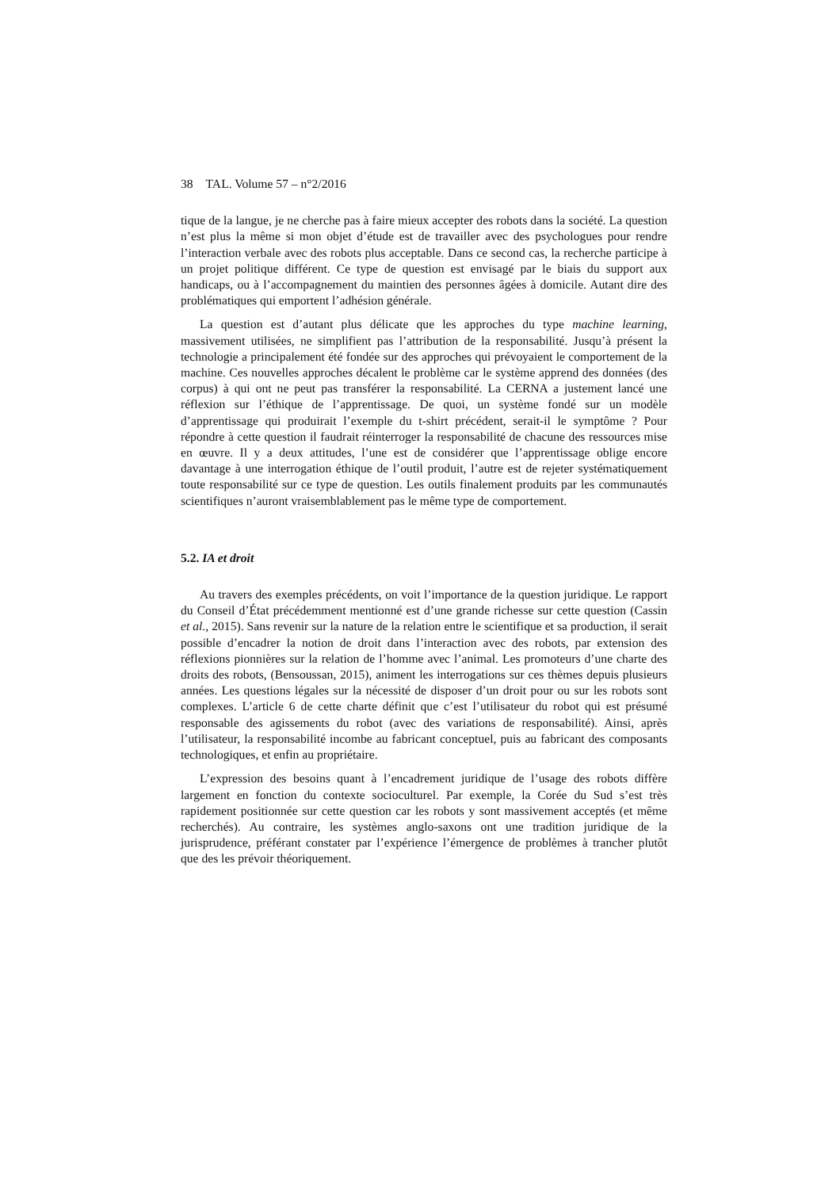38 TAL. Volume 57 – n°2/2016
tique de la langue, je ne cherche pas à faire mieux accepter des robots dans la société. La question n’est plus la même si mon objet d’étude est de travailler avec des psychologues pour rendre l’interaction verbale avec des robots plus acceptable. Dans ce second cas, la recherche participe à un projet politique différent. Ce type de question est envisagé par le biais du support aux handicaps, ou à l’accompagnement du maintien des personnes âgées à domicile. Autant dire des problématiques qui emportent l’adhésion générale.
La question est d’autant plus délicate que les approches du type machine learning, massivement utilisées, ne simplifient pas l’attribution de la responsabilité. Jusqu’à présent la technologie a principalement été fondée sur des approches qui prévoyaient le comportement de la machine. Ces nouvelles approches décalent le problème car le système apprend des données (des corpus) à qui ont ne peut pas transférer la responsabilité. La CERNA a justement lancé une réflexion sur l’éthique de l’apprentissage. De quoi, un système fondé sur un modèle d’apprentissage qui produirait l’exemple du t-shirt précédent, serait-il le symptôme ? Pour répondre à cette question il faudrait réinterroger la responsabilité de chacune des ressources mise en œuvre. Il y a deux attitudes, l’une est de considérer que l’apprentissage oblige encore davantage à une interrogation éthique de l’outil produit, l’autre est de rejeter systématiquement toute responsabilité sur ce type de question. Les outils finalement produits par les communautés scientifiques n’auront vraisemblablement pas le même type de comportement.
5.2. IA et droit
Au travers des exemples précédents, on voit l’importance de la question juridique. Le rapport du Conseil d’État précédemment mentionné est d’une grande richesse sur cette question (Cassin et al., 2015). Sans revenir sur la nature de la relation entre le scientifique et sa production, il serait possible d’encadrer la notion de droit dans l’interaction avec des robots, par extension des réflexions pionnières sur la relation de l’homme avec l’animal. Les promoteurs d’une charte des droits des robots, (Bensoussan, 2015), animent les interrogations sur ces thèmes depuis plusieurs années. Les questions légales sur la nécessité de disposer d’un droit pour ou sur les robots sont complexes. L’article 6 de cette charte définit que c’est l’utilisateur du robot qui est présumé responsable des agissements du robot (avec des variations de responsabilité). Ainsi, après l’utilisateur, la responsabilité incombe au fabricant conceptuel, puis au fabricant des composants technologiques, et enfin au propriétaire.
L’expression des besoins quant à l’encadrement juridique de l’usage des robots diffère largement en fonction du contexte socioculturel. Par exemple, la Corée du Sud s’est très rapidement positionnée sur cette question car les robots y sont massivement acceptés (et même recherchés). Au contraire, les systèmes anglo-saxons ont une tradition juridique de la jurisprudence, préférant constater par l’expérience l’émergence de problèmes à trancher plutôt que des les prévoir théoriquement.